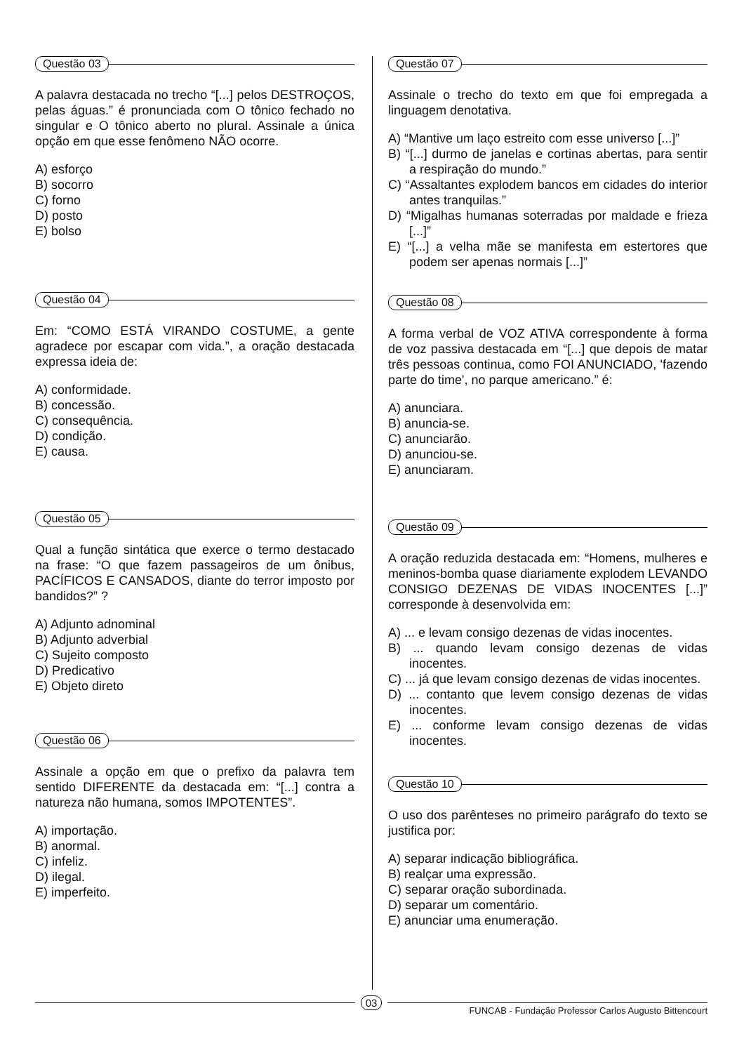Questão 03
A palavra destacada no trecho “[...] pelos DESTROÇOS, pelas águas.” é pronunciada com O tônico fechado no singular e O tônico aberto no plural. Assinale a única opção em que esse fenômeno NÃO ocorre.
A) esforço
B) socorro
C) forno
D) posto
E) bolso
Questão 04
Em: “COMO ESTÁ VIRANDO COSTUME, a gente agradece por escapar com vida.”, a oração destacada expressa ideia de:
A) conformidade.
B) concessão.
C) consequência.
D) condição.
E) causa.
Questão 05
Qual a função sintática que exerce o termo destacado na frase: “O que fazem passageiros de um ônibus, PACÍFICOS E CANSADOS, diante do terror imposto por bandidos?” ?
A) Adjunto adnominal
B) Adjunto adverbial
C) Sujeito composto
D) Predicativo
E) Objeto direto
Questão 06
Assinale a opção em que o prefixo da palavra tem sentido DIFERENTE da destacada em: “[...] contra a natureza não humana, somos IMPOTENTES”.
A) importação.
B) anormal.
C) infeliz.
D) ilegal.
E) imperfeito.
Questão 07
Assinale o trecho do texto em que foi empregada a linguagem denotativa.
A) “Mantive um laço estreito com esse universo [...]”
B) “[...] durmo de janelas e cortinas abertas, para sentir a respiração do mundo.”
C) “Assaltantes explodem bancos em cidades do interior antes tranquilas.”
D) “Migalhas humanas soterradas por maldade e frieza [...]”
E) “[...] a velha mãe se manifesta em estertores que podem ser apenas normais [...]”
Questão 08
A forma verbal de VOZ ATIVA correspondente à forma de voz passiva destacada em “[...] que depois de matar três pessoas continua, como FOI ANUNCIADO, 'fazendo parte do time', no parque americano.” é:
A) anunciara.
B) anuncia-se.
C) anunciarão.
D) anunciou-se.
E) anunciaram.
Questão 09
A oração reduzida destacada em: “Homens, mulheres e meninos-bomba quase diariamente explodem LEVANDO CONSIGO DEZENAS DE VIDAS INOCENTES [...]” corresponde à desenvolvida em:
A) ... e levam consigo dezenas de vidas inocentes.
B) ... quando levam consigo dezenas de vidas inocentes.
C) ... já que levam consigo dezenas de vidas inocentes.
D) ... contanto que levem consigo dezenas de vidas inocentes.
E) ... conforme levam consigo dezenas de vidas inocentes.
Questão 10
O uso dos parênteses no primeiro parágrafo do texto se justifica por:
A) separar indicação bibliográfica.
B) realçar uma expressão.
C) separar oração subordinada.
D) separar um comentário.
E) anunciar uma enumeração.
03
FUNCAB - Fundação Professor Carlos Augusto Bittencourt